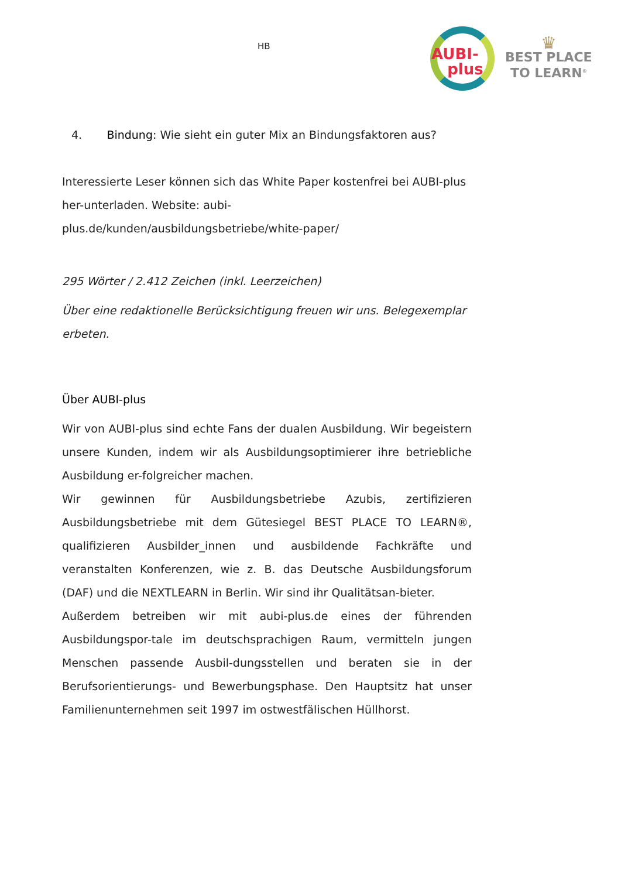HB
AUBI-
plus
♛
BEST PLACE
TO LEARN<sup>®</sup>
4. Bindung: Wie sieht ein guter Mix an Bindungsfaktoren aus?
Interessierte Leser können sich das White Paper kostenfrei bei AUBI-plus her-unterladen. Website: aubi-plus.de/kunden/ausbildungsbetriebe/white-paper/
295 Wörter / 2.412 Zeichen (inkl. Leerzeichen)
Über eine redaktionelle Berücksichtigung freuen wir uns. Belegexemplar erbeten.
Über AUBI-plus
Wir von AUBI-plus sind echte Fans der dualen Ausbildung. Wir begeistern unsere Kunden, indem wir als Ausbildungsoptimierer ihre betriebliche Ausbildung er-folgreicher machen.
Wir gewinnen für Ausbildungsbetriebe Azubis, zertifizieren Ausbildungsbetriebe mit dem Gütesiegel BEST PLACE TO LEARN®, qualifizieren Ausbilder_innen und ausbildende Fachkräfte und veranstalten Konferenzen, wie z. B. das Deutsche Ausbildungsforum (DAF) und die NEXTLEARN in Berlin. Wir sind ihr Qualitätsan-bieter.
Außerdem betreiben wir mit aubi-plus.de eines der führenden Ausbildungspor-tale im deutschsprachigen Raum, vermitteln jungen Menschen passende Ausbil-dungsstellen und beraten sie in der Berufsorientierungs- und Bewerbungsphase. Den Hauptsitz hat unser Familienunternehmen seit 1997 im ostwestfälischen Hüllhorst.